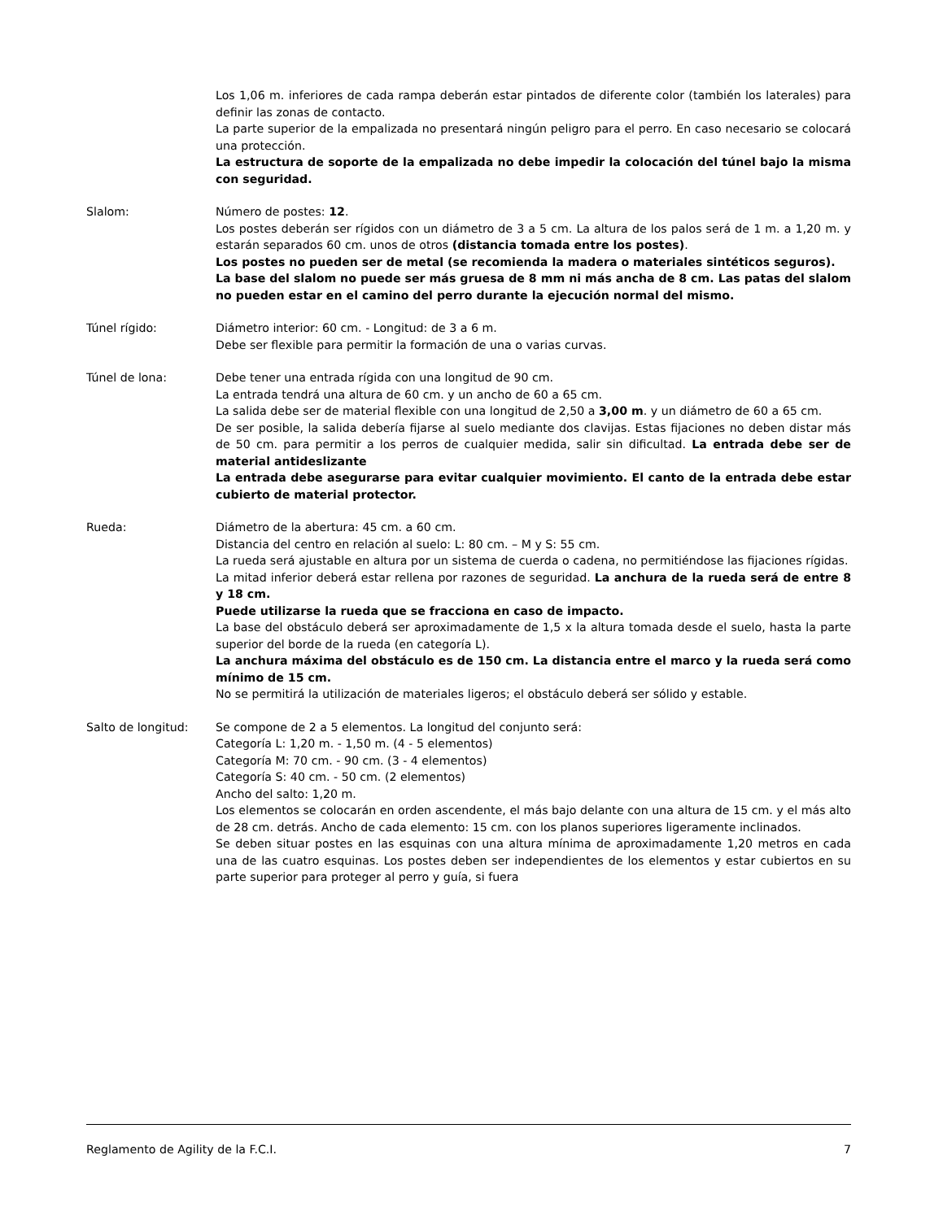Los 1,06 m. inferiores de cada rampa deberán estar pintados de diferente color (también los laterales) para definir las zonas de contacto.
La parte superior de la empalizada no presentará ningún peligro para el perro. En caso necesario se colocará una protección.
La estructura de soporte de la empalizada no debe impedir la colocación del túnel bajo la misma con seguridad.
Slalom: Número de postes: 12.
Los postes deberán ser rígidos con un diámetro de 3 a 5 cm. La altura de los palos será de 1 m. a 1,20 m. y estarán separados 60 cm. unos de otros (distancia tomada entre los postes).
Los postes no pueden ser de metal (se recomienda la madera o materiales sintéticos seguros).
La base del slalom no puede ser más gruesa de 8 mm ni más ancha de 8 cm. Las patas del slalom no pueden estar en el camino del perro durante la ejecución normal del mismo.
Túnel rígido: Diámetro interior: 60 cm. - Longitud: de 3 a 6 m.
Debe ser flexible para permitir la formación de una o varias curvas.
Túnel de lona: Debe tener una entrada rígida con una longitud de 90 cm.
La entrada tendrá una altura de 60 cm. y un ancho de 60 a 65 cm.
La salida debe ser de material flexible con una longitud de 2,50 a 3,00 m. y un diámetro de 60 a 65 cm.
De ser posible, la salida debería fijarse al suelo mediante dos clavijas. Estas fijaciones no deben distar más de 50 cm. para permitir a los perros de cualquier medida, salir sin dificultad. La entrada debe ser de material antideslizante
La entrada debe asegurarse para evitar cualquier movimiento. El canto de la entrada debe estar cubierto de material protector.
Rueda: Diámetro de la abertura: 45 cm. a 60 cm.
Distancia del centro en relación al suelo: L: 80 cm. – M y S: 55 cm.
La rueda será ajustable en altura por un sistema de cuerda o cadena, no permitiéndose las fijaciones rígidas.
La mitad inferior deberá estar rellena por razones de seguridad. La anchura de la rueda será de entre 8 y 18 cm.
Puede utilizarse la rueda que se fracciona en caso de impacto.
La base del obstáculo deberá ser aproximadamente de 1,5 x la altura tomada desde el suelo, hasta la parte superior del borde de la rueda (en categoría L).
La anchura máxima del obstáculo es de 150 cm. La distancia entre el marco y la rueda será como mínimo de 15 cm.
No se permitirá la utilización de materiales ligeros; el obstáculo deberá ser sólido y estable.
Salto de longitud: Se compone de 2 a 5 elementos. La longitud del conjunto será:
Categoría L: 1,20 m. - 1,50 m. (4 - 5 elementos)
Categoría M: 70 cm. - 90 cm. (3 - 4 elementos)
Categoría S: 40 cm. - 50 cm. (2 elementos)
Ancho del salto: 1,20 m.
Los elementos se colocarán en orden ascendente, el más bajo delante con una altura de 15 cm. y el más alto de 28 cm. detrás. Ancho de cada elemento: 15 cm. con los planos superiores ligeramente inclinados.
Se deben situar postes en las esquinas con una altura mínima de aproximadamente 1,20 metros en cada una de las cuatro esquinas. Los postes deben ser independientes de los elementos y estar cubiertos en su parte superior para proteger al perro y guía, si fuera
Reglamento de Agility de la F.C.I. 7